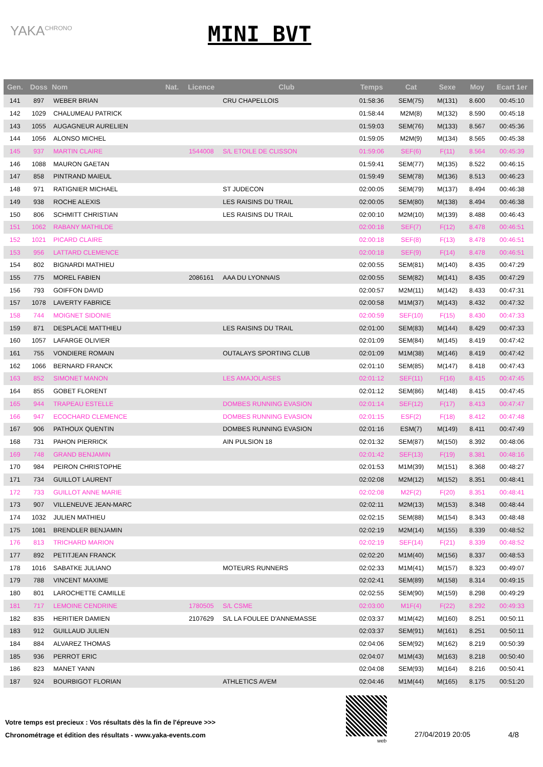YAKA<sup>CHRONO</sup> MINI BVT
| Gen. | Doss | Nom | Nat. | Licence | Club | Temps | Cat | Sexe | Moy | Ecart 1er |
| --- | --- | --- | --- | --- | --- | --- | --- | --- | --- | --- |
| 141 | 897 | WEBER BRIAN | | | CRU CHAPELLOIS | 01:58:36 | SEM(75) | M(131) | 8.600 | 00:45:10 |
| 142 | 1029 | CHALUMEAU PATRICK | | | | 01:58:44 | M2M(8) | M(132) | 8.590 | 00:45:18 |
| 143 | 1055 | AUGAGNEUR AURELIEN | | | | 01:59:03 | SEM(76) | M(133) | 8.567 | 00:45:36 |
| 144 | 1056 | ALONSO MICHEL | | | | 01:59:05 | M2M(9) | M(134) | 8.565 | 00:45:38 |
| 145 | 937 | MARTIN CLAIRE | | 1544008 | S/L ETOILE DE CLISSON | 01:59:06 | SEF(6) | F(11) | 8.564 | 00:45:39 |
| 146 | 1088 | MAURON GAETAN | | | | 01:59:41 | SEM(77) | M(135) | 8.522 | 00:46:15 |
| 147 | 858 | PINTRAND MAIEUL | | | | 01:59:49 | SEM(78) | M(136) | 8.513 | 00:46:23 |
| 148 | 971 | RATIGNIER MICHAEL | | | ST JUDECON | 02:00:05 | SEM(79) | M(137) | 8.494 | 00:46:38 |
| 149 | 938 | ROCHE ALEXIS | | | LES RAISINS DU TRAIL | 02:00:05 | SEM(80) | M(138) | 8.494 | 00:46:38 |
| 150 | 806 | SCHMITT CHRISTIAN | | | LES RAISINS DU TRAIL | 02:00:10 | M2M(10) | M(139) | 8.488 | 00:46:43 |
| 151 | 1062 | RABANY MATHILDE | | | | 02:00:18 | SEF(7) | F(12) | 8.478 | 00:46:51 |
| 152 | 1021 | PICARD CLAIRE | | | | 02:00:18 | SEF(8) | F(13) | 8.478 | 00:46:51 |
| 153 | 956 | LATTARD CLEMENCE | | | | 02:00:18 | SEF(9) | F(14) | 8.478 | 00:46:51 |
| 154 | 802 | BIGNARDI MATHIEU | | | | 02:00:55 | SEM(81) | M(140) | 8.435 | 00:47:29 |
| 155 | 775 | MOREL FABIEN | | 2086161 | AAA DU LYONNAIS | 02:00:55 | SEM(82) | M(141) | 8.435 | 00:47:29 |
| 156 | 793 | GOIFFON DAVID | | | | 02:00:57 | M2M(11) | M(142) | 8.433 | 00:47:31 |
| 157 | 1078 | LAVERTY FABRICE | | | | 02:00:58 | M1M(37) | M(143) | 8.432 | 00:47:32 |
| 158 | 744 | MOIGNET SIDONIE | | | | 02:00:59 | SEF(10) | F(15) | 8.430 | 00:47:33 |
| 159 | 871 | DESPLACE MATTHIEU | | | LES RAISINS DU TRAIL | 02:01:00 | SEM(83) | M(144) | 8.429 | 00:47:33 |
| 160 | 1057 | LAFARGE OLIVIER | | | | 02:01:09 | SEM(84) | M(145) | 8.419 | 00:47:42 |
| 161 | 755 | VONDIERE ROMAIN | | | OUTALAYS SPORTING CLUB | 02:01:09 | M1M(38) | M(146) | 8.419 | 00:47:42 |
| 162 | 1066 | BERNARD FRANCK | | | | 02:01:10 | SEM(85) | M(147) | 8.418 | 00:47:43 |
| 163 | 852 | SIMONET MANON | | | LES AMAJOLAISES | 02:01:12 | SEF(11) | F(16) | 8.415 | 00:47:45 |
| 164 | 855 | GOBET FLORENT | | | | 02:01:12 | SEM(86) | M(148) | 8.415 | 00:47:45 |
| 165 | 944 | TRAPEAU ESTELLE | | | DOMBES RUNNING EVASION | 02:01:14 | SEF(12) | F(17) | 8.413 | 00:47:47 |
| 166 | 947 | ECOCHARD CLEMENCE | | | DOMBES RUNNING EVASION | 02:01:15 | ESF(2) | F(18) | 8.412 | 00:47:48 |
| 167 | 906 | PATHOUX QUENTIN | | | DOMBES RUNNING EVASION | 02:01:16 | ESM(7) | M(149) | 8.411 | 00:47:49 |
| 168 | 731 | PAHON PIERRICK | | | AIN PULSION 18 | 02:01:32 | SEM(87) | M(150) | 8.392 | 00:48:06 |
| 169 | 748 | GRAND BENJAMIN | | | | 02:01:42 | SEF(13) | F(19) | 8.381 | 00:48:16 |
| 170 | 984 | PEIRON CHRISTOPHE | | | | 02:01:53 | M1M(39) | M(151) | 8.368 | 00:48:27 |
| 171 | 734 | GUILLOT LAURENT | | | | 02:02:08 | M2M(12) | M(152) | 8.351 | 00:48:41 |
| 172 | 733 | GUILLOT ANNE MARIE | | | | 02:02:08 | M2F(2) | F(20) | 8.351 | 00:48:41 |
| 173 | 907 | VILLENEUVE JEAN-MARC | | | | 02:02:11 | M2M(13) | M(153) | 8.348 | 00:48:44 |
| 174 | 1032 | JULIEN MATHIEU | | | | 02:02:15 | SEM(88) | M(154) | 8.343 | 00:48:48 |
| 175 | 1081 | BRENDLER BENJAMIN | | | | 02:02:19 | M2M(14) | M(155) | 8.339 | 00:48:52 |
| 176 | 813 | TRICHARD MARION | | | | 02:02:19 | SEF(14) | F(21) | 8.339 | 00:48:52 |
| 177 | 892 | PETITJEAN FRANCK | | | | 02:02:20 | M1M(40) | M(156) | 8.337 | 00:48:53 |
| 178 | 1016 | SABATKE JULIANO | | | MOTEURS RUNNERS | 02:02:33 | M1M(41) | M(157) | 8.323 | 00:49:07 |
| 179 | 788 | VINCENT MAXIME | | | | 02:02:41 | SEM(89) | M(158) | 8.314 | 00:49:15 |
| 180 | 801 | LAROCHETTE CAMILLE | | | | 02:02:55 | SEM(90) | M(159) | 8.298 | 00:49:29 |
| 181 | 717 | LEMOINE CENDRINE | | 1780505 | S/L CSME | 02:03:00 | M1F(4) | F(22) | 8.292 | 00:49:33 |
| 182 | 835 | HERITIER DAMIEN | | 2107629 | S/L LA FOULEE D'ANNEMASSE | 02:03:37 | M1M(42) | M(160) | 8.251 | 00:50:11 |
| 183 | 912 | GUILLAUD JULIEN | | | | 02:03:37 | SEM(91) | M(161) | 8.251 | 00:50:11 |
| 184 | 884 | ALVAREZ THOMAS | | | | 02:04:06 | SEM(92) | M(162) | 8.219 | 00:50:39 |
| 185 | 936 | PERROT ERIC | | | | 02:04:07 | M1M(43) | M(163) | 8.218 | 00:50:40 |
| 186 | 823 | MANET YANN | | | | 02:04:08 | SEM(93) | M(164) | 8.216 | 00:50:41 |
| 187 | 924 | BOURBIGOT FLORIAN | | | ATHLETICS AVEM | 02:04:46 | M1M(44) | M(165) | 8.175 | 00:51:20 |
Votre temps est precieux : Vos résultats dès la fin de l'épreuve >>>
Chronométrage et édition des résultats - www.yaka-events.com
web
27/04/2019 20:05 4/8